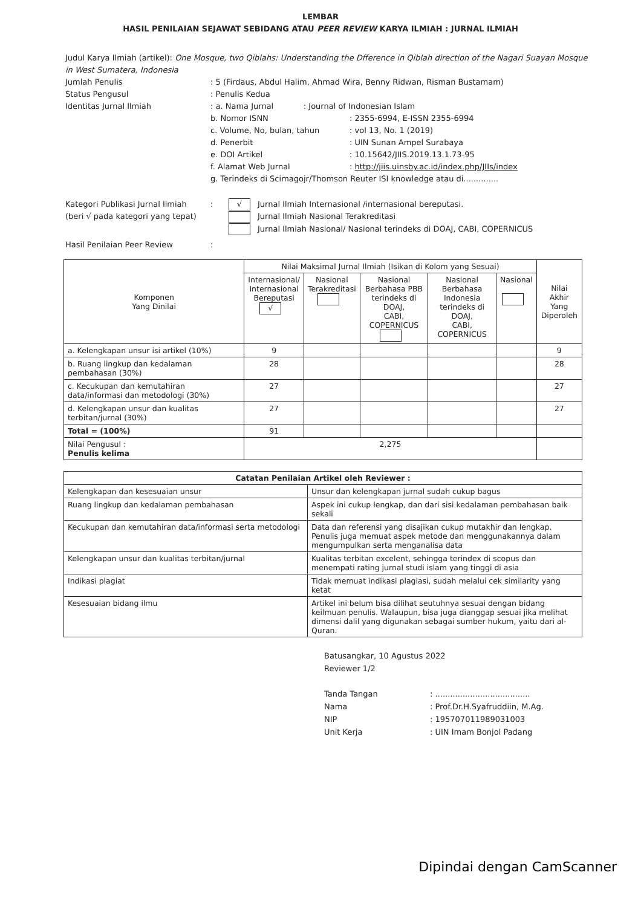LEMBAR
HASIL PENILAIAN SEJAWAT SEBIDANG ATAU PEER REVIEW KARYA ILMIAH : JURNAL ILMIAH
Judul Karya Ilmiah (artikel): One Mosque, two Qiblahs: Understanding the Dfference in Qiblah direction of the Nagari Suayan Mosque in West Sumatera, Indonesia
Jumlah Penulis: 5 (Firdaus, Abdul Halim, Ahmad Wira, Benny Ridwan, Risman Bustamam)
Status Pengusul: Penulis Kedua
Identitas Jurnal Ilmiah: a. Nama Jurnal : Journal of Indonesian Islam
b. Nomor ISNN: 2355-6994, E-ISSN 2355-6994
c. Volume, No, bulan, tahun: vol 13, No. 1 (2019)
d. Penerbit: UIN Sunan Ampel Surabaya
e. DOI Artikel: 10.15642/JIIS.2019.13.1.73-95
f. Alamat Web Jurnal: http://jiis.uinsby.ac.id/index.php/JIIs/index
g. Terindeks di Scimagojr/Thomson Reuter ISI knowledge atau di..............
Kategori Publikasi Jurnal Ilmiah
(beri √ pada kategori yang tepat): √ Jurnal Ilmiah Internasional /internasional bereputasi.
Jurnal Ilmiah Nasional Terakreditasi
Jurnal Ilmiah Nasional/ Nasional terindeks di DOAJ, CABI, COPERNICUS
Hasil Penilaian Peer Review:
| Komponen Yang Dinilai | Nilai Maksimal Jurnal Ilmiah (Isikan di Kolom yang Sesuai) | | | | | Nilai Akhir Yang Diperoleh |
| --- | --- | --- | --- | --- | --- | --- |
| | Internasional/ Internasional Bereputasi √ | Nasional Terakreditasi | Nasional Berbahasa PBB terindeks di DOAJ, CABI, COPERNICUS | Nasional Berbahasa Indonesia terindeks di DOAJ, CABI, COPERNICUS | Nasional | |
| a. Kelengkapan unsur isi artikel (10%) | 9 | | | | | 9 |
| b. Ruang lingkup dan kedalaman pembahasan (30%) | 28 | | | | | 28 |
| c. Kecukupan dan kemutahiran data/informasi dan metodologi (30%) | 27 | | | | | 27 |
| d. Kelengkapan unsur dan kualitas terbitan/jurnal (30%) | 27 | | | | | 27 |
| Total = (100%) | 91 | | | | | |
| Nilai Pengusul : Penulis kelima | 2,275 | | | | | |
| Catatan Penilaian Artikel oleh Reviewer : | |
| --- | --- |
| Kelengkapan dan kesesuaian unsur | Unsur dan kelengkapan jurnal sudah cukup bagus |
| Ruang lingkup dan kedalaman pembahasan | Aspek ini cukup lengkap, dan dari sisi kedalaman pembahasan baik sekali |
| Kecukupan dan kemutahiran data/informasi serta metodologi | Data dan referensi yang disajikan cukup mutakhir dan lengkap. Penulis juga memuat aspek metode dan menggunakannya dalam mengumpulkan serta menganalisa data |
| Kelengkapan unsur dan kualitas terbitan/jurnal | Kualitas terbitan excelent, sehingga terindex di scopus dan menempati rating jurnal studi islam yang tinggi di asia |
| Indikasi plagiat | Tidak memuat indikasi plagiasi, sudah melalui cek similarity yang ketat |
| Kesesuaian bidang ilmu | Artikel ini belum bisa dilihat seutuhnya sesuai dengan bidang keilmuan penulis. Walaupun, bisa juga dianggap sesuai jika melihat dimensi dalil yang digunakan sebagai sumber hukum, yaitu dari al-Quran. |
Batusangkar, 10 Agustus 2022
Reviewer 1/2
Tanda Tangan: ......................................
Nama: Prof.Dr.H.Syafruddiin, M.Ag.
NIP: 195707011989031003
Unit Kerja: UIN Imam Bonjol Padang
Dipindai dengan CamScanner